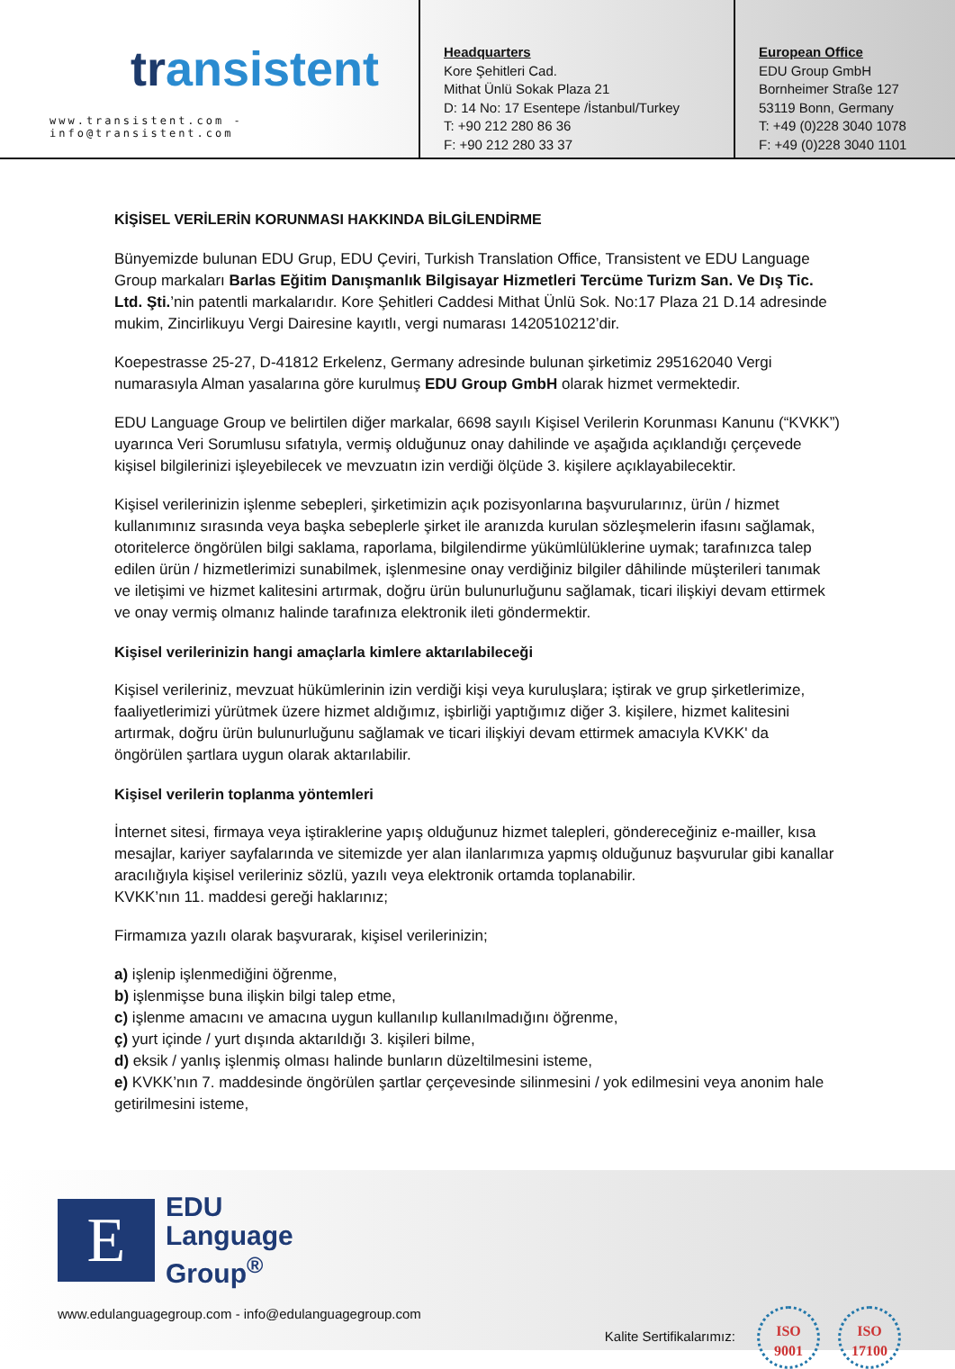transistent
www.transistent.com - info@transistent.com
Headquarters
Kore Şehitleri Cad.
Mithat Ünlü Sokak Plaza 21
D: 14 No: 17 Esentepe /İstanbul/Turkey
T: +90 212 280 86 36
F: +90 212 280 33 37
European Office
EDU Group GmbH
Bornheimer Straße 127
53119 Bonn, Germany
T: +49 (0)228 3040 1078
F: +49 (0)228 3040 1101
KİŞİSEL VERİLERİN KORUNMASI HAKKINDA BİLGİLENDİRME
Bünyemizde bulunan EDU Grup, EDU Çeviri, Turkish Translation Office, Transistent ve EDU Language Group markaları Barlas Eğitim Danışmanlık Bilgisayar Hizmetleri Tercüme Turizm San. Ve Dış Tic. Ltd. Şti.’nin patentli markalarıdır. Kore Şehitleri Caddesi Mithat Ünlü Sok. No:17 Plaza 21 D.14 adresinde mukim, Zincirlikuyu Vergi Dairesine kayıtlı, vergi numarası 1420510212’dir.
Koepestrasse 25-27, D-41812 Erkelenz, Germany adresinde bulunan şirketimiz 295162040 Vergi numarasıyla Alman yasalarına göre kurulmuş EDU Group GmbH olarak hizmet vermektedir.
EDU Language Group ve belirtilen diğer markalar, 6698 sayılı Kişisel Verilerin Korunması Kanunu (“KVKK”) uyarınca Veri Sorumlusu sıfatıyla, vermiş olduğunuz onay dahilinde ve aşağıda açıklandığı çerçevede kişisel bilgilerinizi işleyebilecek ve mevzuatın izin verdiği ölçüde 3. kişilere açıklayabilecektir.
Kişisel verilerinizin işlenme sebepleri, şirketimizin açık pozisyonlarına başvurularınız, ürün / hizmet kullanımınız sırasında veya başka sebeplerle şirket ile aranızda kurulan sözleşmelerin ifasını sağlamak, otoritelerce öngörülen bilgi saklama, raporlama, bilgilendirme yükümlülüklerine uymak; tarafınızca talep edilen ürün / hizmetlerimizi sunabilmek, işlenmesine onay verdiğiniz bilgiler dâhilinde müşterileri tanımak ve iletişimi ve hizmet kalitesini artırmak, doğru ürün bulunurluğunu sağlamak, ticari ilişkiyi devam ettirmek ve onay vermiş olmanız halinde tarafınıza elektronik ileti göndermektir.
Kişisel verilerinizin hangi amaçlarla kimlere aktarılabileceği
Kişisel verileriniz, mevzuat hükümlerinin izin verdiği kişi veya kuruluşlara; iştirak ve grup şirketlerimize, faaliyetlerimizi yürütmek üzere hizmet aldığımız, işbirliği yaptığımız diğer 3. kişilere, hizmet kalitesini artırmak, doğru ürün bulunurluğunu sağlamak ve ticari ilişkiyi devam ettirmek amacıyla KVKK' da öngörülen şartlara uygun olarak aktarılabilir.
Kişisel verilerin toplanma yöntemleri
İnternet sitesi, firmaya veya iştiraklerine yapış olduğunuz hizmet talepleri, göndereceğiniz e-mailler, kısa mesajlar, kariyer sayfalarında ve sitemizde yer alan ilanlarımıza yapmış olduğunuz başvurular gibi kanallar aracılığıyla kişisel verileriniz sözlü, yazılı veya elektronik ortamda toplanabilir.
KVKK’nın 11. maddesi gereği haklarınız;
Firmamıza yazılı olarak başvurarak, kişisel verilerinizin;
a) işlenip işlenmediğini öğrenme,
b) işlenmişse buna ilişkin bilgi talep etme,
c) işlenme amacını ve amacına uygun kullanılıp kullanılmadığını öğrenme,
ç) yurt içinde / yurt dışında aktarıldığı 3. kişileri bilme,
d) eksik / yanlış işlenmiş olması halinde bunların düzeltilmesini isteme,
e) KVKK’nın 7. maddesinde öngörülen şartlar çerçevesinde silinmesini / yok edilmesini veya anonim hale getirilmesini isteme,
E
EDU
Language
Group<sup>®</sup>
www.edulanguagegroup.com - info@edulanguagegroup.com Kalite Sertifikalarımız: ISO
9001 ISO
17100